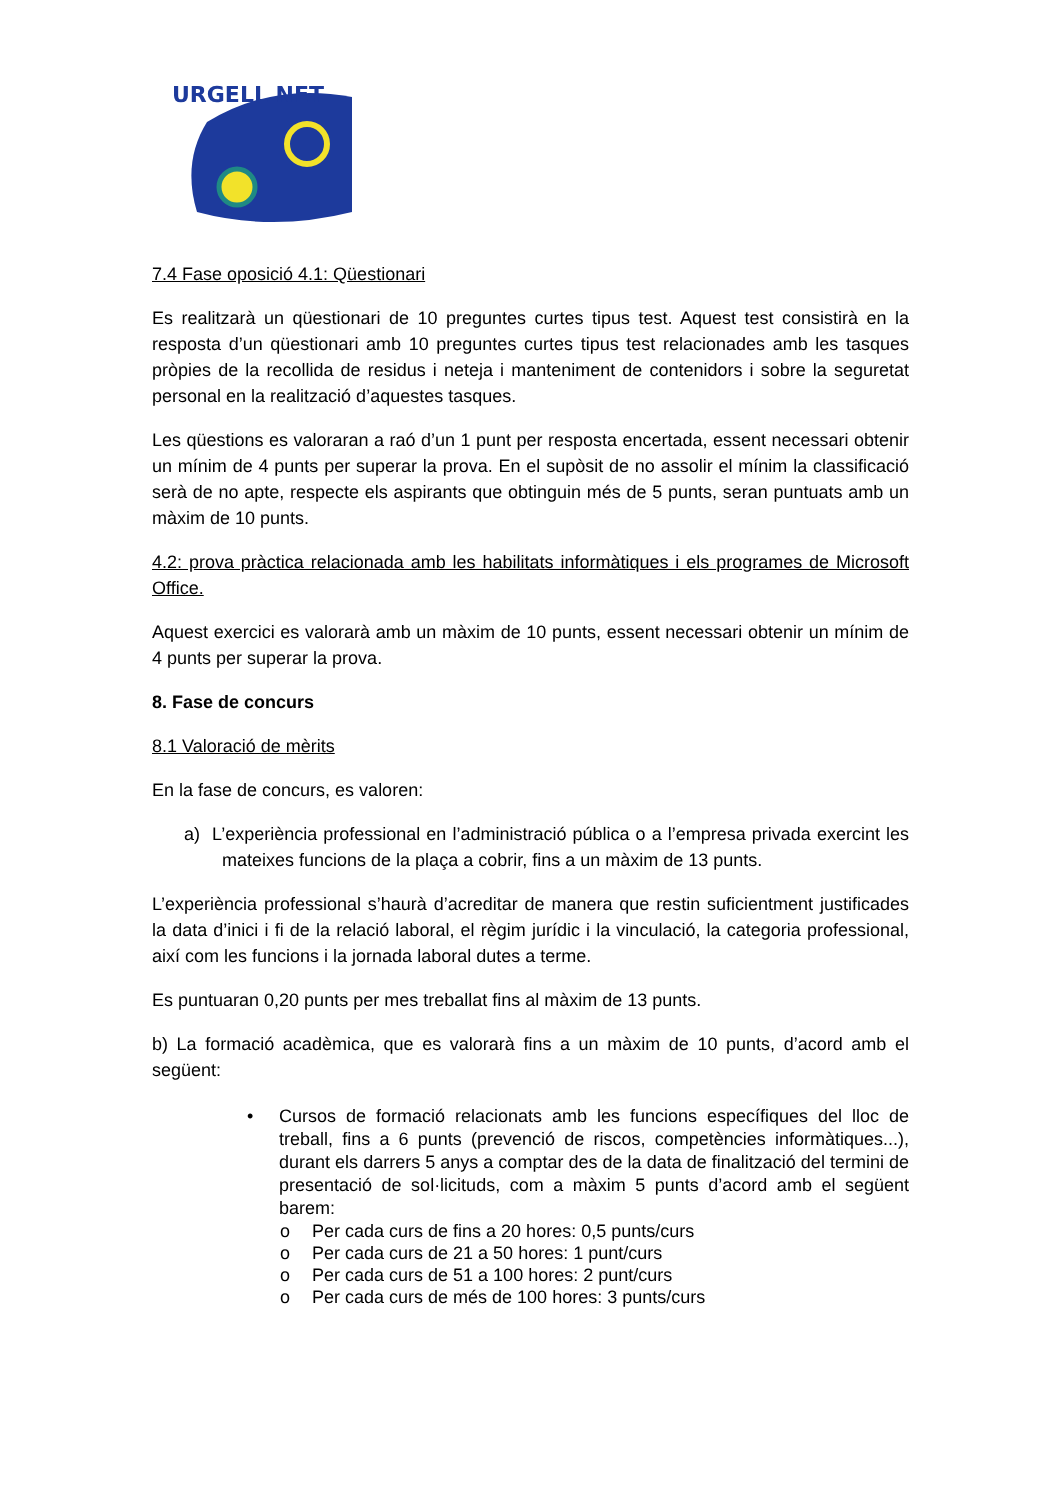URGELL NET
7.4 Fase oposició 4.1: Qüestionari
Es realitzarà un qüestionari de 10 preguntes curtes tipus test. Aquest test consistirà en la resposta d’un qüestionari amb 10 preguntes curtes tipus test relacionades amb les tasques pròpies de la recollida de residus i neteja i manteniment de contenidors i sobre la seguretat personal en la realització d’aquestes tasques.
Les qüestions es valoraran a raó d’un 1 punt per resposta encertada, essent necessari obtenir un mínim de 4 punts per superar la prova. En el supòsit de no assolir el mínim la classificació serà de no apte, respecte els aspirants que obtinguin més de 5 punts, seran puntuats amb un màxim de 10 punts.
4.2: prova pràctica relacionada amb les habilitats informàtiques i els programes de Microsoft Office.
Aquest exercici es valorarà amb un màxim de 10 punts, essent necessari obtenir un mínim de 4 punts per superar la prova.
8. Fase de concurs
8.1 Valoració de mèrits
En la fase de concurs, es valoren:
a) L’experiència professional en l’administració pública o a l’empresa privada exercint les mateixes funcions de la plaça a cobrir, fins a un màxim de 13 punts.
L’experiència professional s’haurà d’acreditar de manera que restin suficientment justificades la data d’inici i fi de la relació laboral, el règim jurídic i la vinculació, la categoria professional, així com les funcions i la jornada laboral dutes a terme.
Es puntuaran 0,20 punts per mes treballat fins al màxim de 13 punts.
b) La formació acadèmica, que es valorarà fins a un màxim de 10 punts, d’acord amb el següent:
• Cursos de formació relacionats amb les funcions específiques del lloc de treball, fins a 6 punts (prevenció de riscos, competències informàtiques...), durant els darrers 5 anys a comptar des de la data de finalització del termini de presentació de sol·licituds, com a màxim 5 punts d’acord amb el següent barem:
o Per cada curs de fins a 20 hores: 0,5 punts/curs
o Per cada curs de 21 a 50 hores: 1 punt/curs
o Per cada curs de 51 a 100 hores: 2 punt/curs
o Per cada curs de més de 100 hores: 3 punts/curs